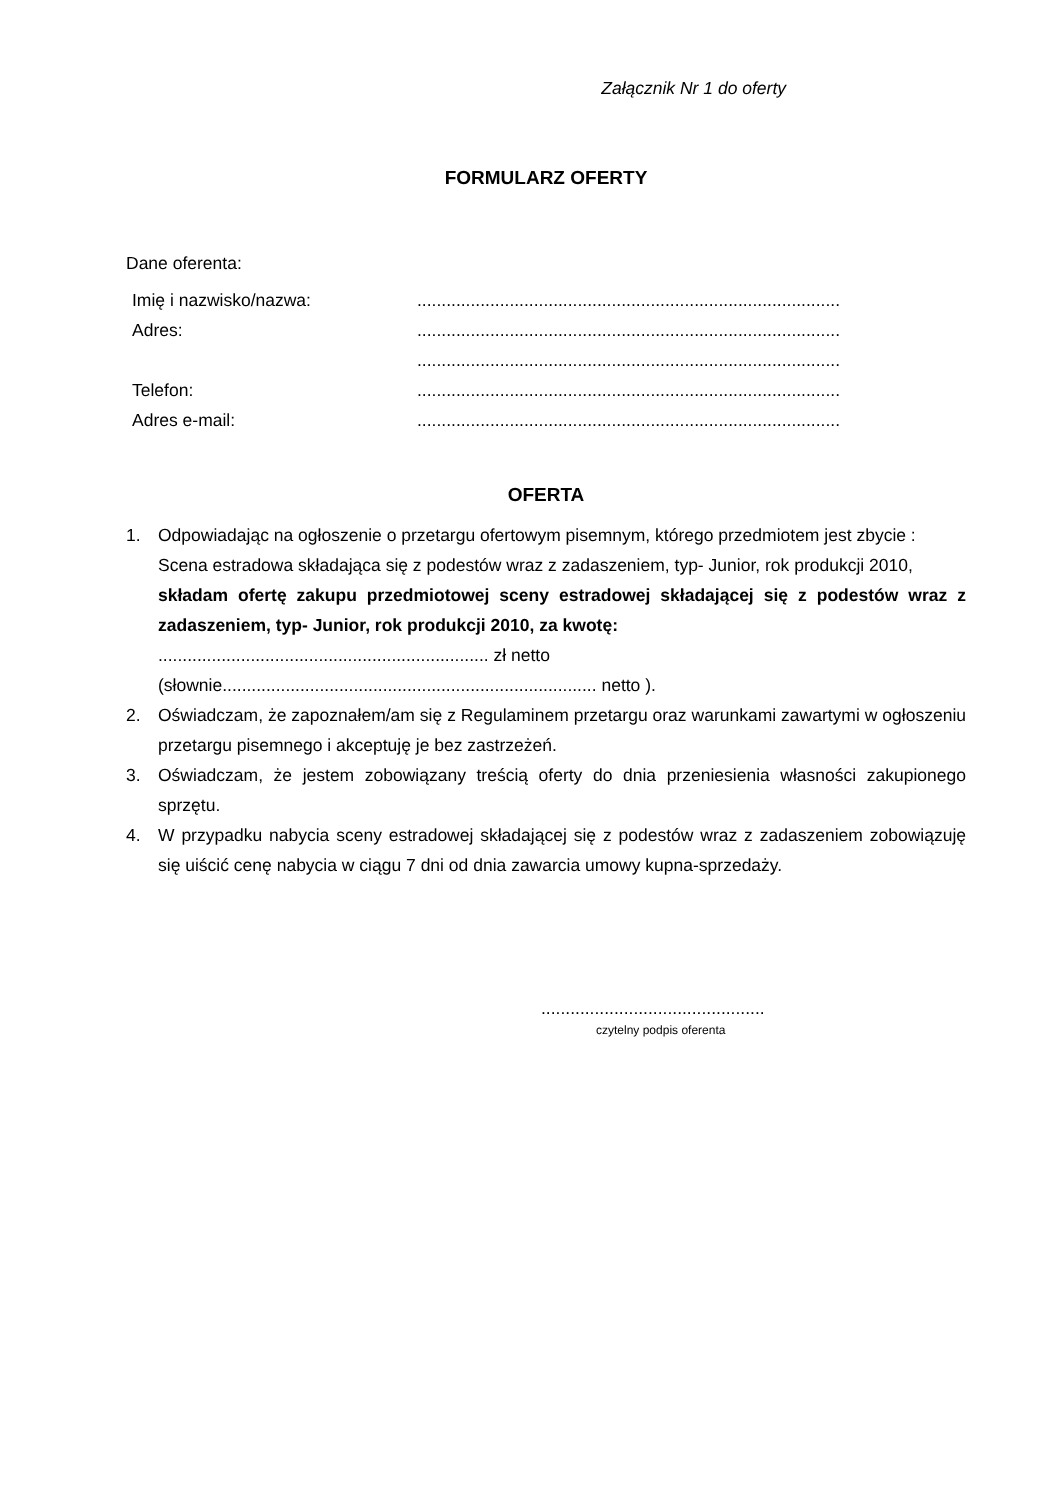Załącznik Nr 1 do oferty
FORMULARZ OFERTY
Dane oferenta:
| Imię i nazwisko/nazwa: | ....................................................................................... |
| Adres: | ....................................................................................... |
| | ....................................................................................... |
| Telefon: | ....................................................................................... |
| Adres e-mail: | ....................................................................................... |
OFERTA
1. Odpowiadając na ogłoszenie o przetargu ofertowym pisemnym, którego przedmiotem jest zbycie :
Scena estradowa składająca się z podestów wraz z zadaszeniem, typ- Junior, rok produkcji 2010,
składam ofertę zakupu przedmiotowej sceny estradowej składającej się z podestów wraz z zadaszeniem, typ- Junior, rok produkcji 2010, za kwotę:
.................................................................... zł netto
(słownie............................................................................. netto ).
2. Oświadczam, że zapoznałem/am się z Regulaminem przetargu oraz warunkami zawartymi w ogłoszeniu przetargu pisemnego i akceptuję je bez zastrzeżeń.
3. Oświadczam, że jestem zobowiązany treścią oferty do dnia przeniesienia własności zakupionego sprzętu.
4. W przypadku nabycia sceny estradowej składającej się z podestów wraz z zadaszeniem zobowiązuję się uiścić cenę nabycia w ciągu 7 dni od dnia zawarcia umowy kupna-sprzedaży.
..............................................
czytelny podpis oferenta